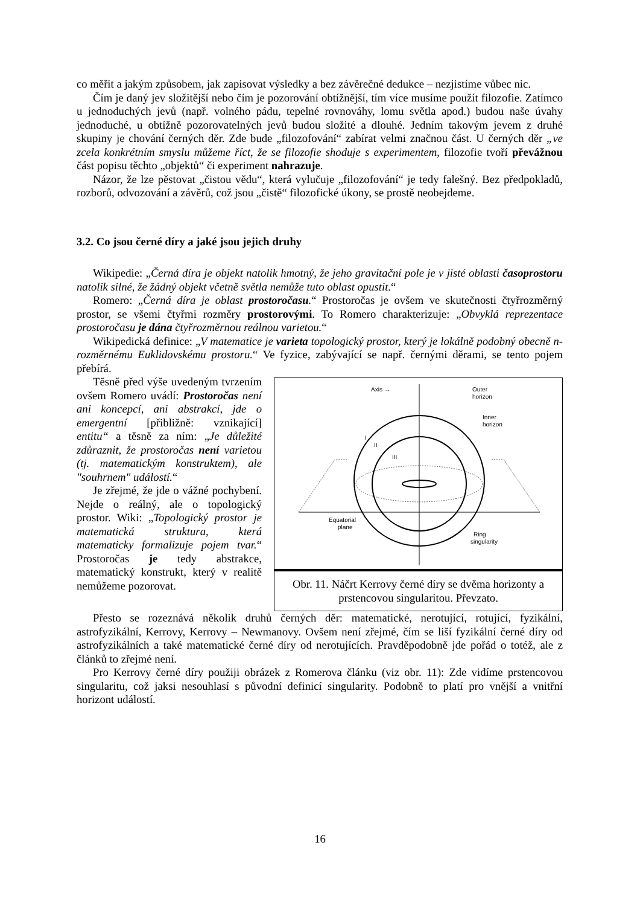co měřit a jakým způsobem, jak zapisovat výsledky a bez závěrečné dedukce – nezjistíme vůbec nic.
Čím je daný jev složitější nebo čím je pozorování obtížnější, tím více musíme použít filozofie. Zatímco u jednoduchých jevů (např. volného pádu, tepelné rovnováhy, lomu světla apod.) budou naše úvahy jednoduché, u obtížně pozorovatelných jevů budou složité a dlouhé. Jedním takovým jevem z druhé skupiny je chování černých děr. Zde bude „filozofování“ zabírat velmi značnou část. U černých děr „ve zcela konkrétním smyslu můžeme říct, že se filozofie shoduje s experimentem, filozofie tvoří převážnou část popisu těchto „objektů“ či experiment nahrazuje.
Názor, že lze pěstovat „čistou vědu“, která vylučuje „filozofování“ je tedy falešný. Bez předpokladů, rozborů, odvozování a závěrů, což jsou „čistě“ filozofické úkony, se prostě neobejdeme.
3.2. Co jsou černé díry a jaké jsou jejich druhy
Wikipedie: „Černá díra je objekt natolik hmotný, že jeho gravitační pole je v jisté oblasti časoprostoru natolik silné, že žádný objekt včetně světla nemůže tuto oblast opustit.“
Romero: „Černá díra je oblast prostoročasu.“ Prostoročas je ovšem ve skutečnosti čtyřrozměrný prostor, se všemi čtyřmi rozměry prostorovými. To Romero charakterizuje: „Obvyklá reprezentace prostoročasu je dána čtyřrozměrnou reálnou varietou.“
Wikipedická definice: „V matematice je varieta topologický prostor, který je lokálně podobný obecně n-rozměrnému Euklidovskému prostoru.“ Ve fyzice, zabývající se např. černými děrami, se tento pojem přebírá.
Těsně před výše uvedeným tvrzením ovšem Romero uvádí: Prostoročas není ani koncepcí, ani abstrakcí, jde o emergentní [přibližně: vznikající] entitu“ a těsně za ním: „Je důležité zdůraznit, že prostoročas není varietou (tj. matematickým konstruktem), ale "souhrnem" událostí.“
Je zřejmé, že jde o vážné pochybení. Nejde o reálný, ale o topologický prostor. Wiki: „Topologický prostor je matematická struktura, která matematicky formalizuje pojem tvar.“ Prostoročas je tedy abstrakce, matematický konstrukt, který v realitě nemůžeme pozorovat.
Axis →
Outer
horizon
Inner
horizon
I
II
III
Equatorial
plane
Ring
singularity
Obr. 11. Náčrt Kerrovy černé díry se dvěma horizonty a prstencovou singularitou. Převzato.
Přesto se rozeznává několik druhů černých děr: matematické, nerotující, rotující, fyzikální, astrofyzikální, Kerrovy, Kerrovy – Newmanovy. Ovšem není zřejmé, čím se liší fyzikální černé díry od astrofyzikálních a také matematické černé díry od nerotujících. Pravděpodobně jde pořád o totéž, ale z článků to zřejmé není.
Pro Kerrovy černé díry použiji obrázek z Romerova článku (viz obr. 11): Zde vidíme prstencovou singularitu, což jaksi nesouhlasí s původní definicí singularity. Podobně to platí pro vnější a vnitřní horizont událostí.
16